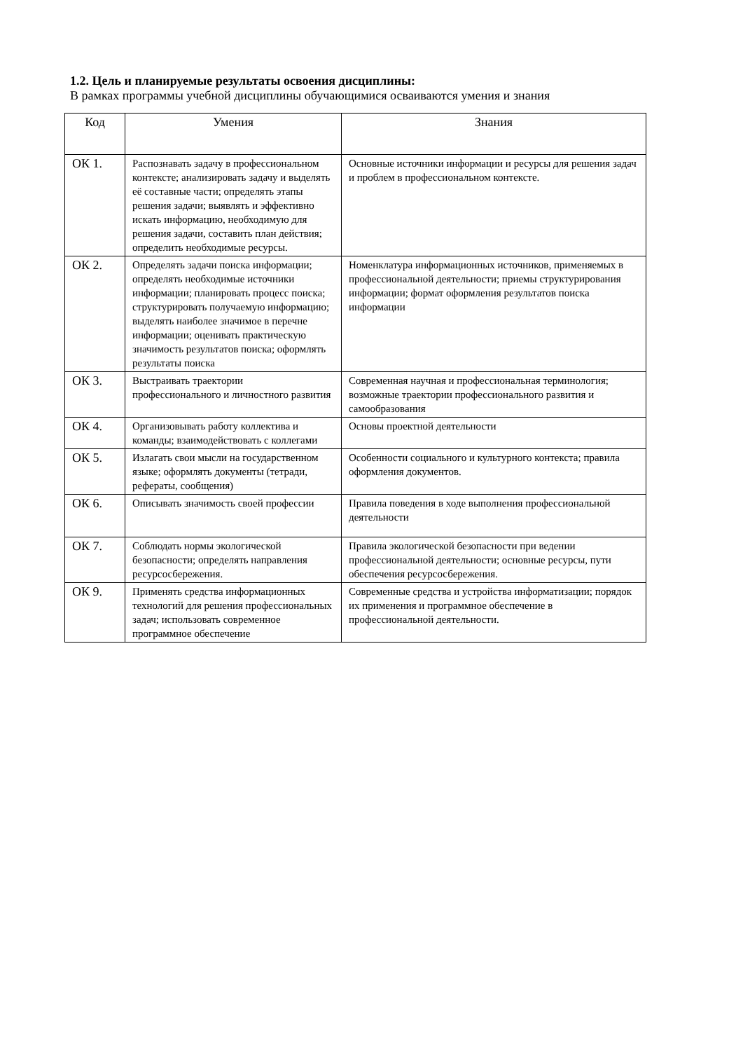1.2. Цель и планируемые результаты освоения дисциплины:
В рамках программы учебной дисциплины обучающимися осваиваются умения и знания
| Код | Умения | Знания |
| --- | --- | --- |
| ОК 1. | Распознавать задачу в профессиональном контексте; анализировать задачу и выделять её составные части; определять этапы решения задачи; выявлять и эффективно искать информацию, необходимую для решения задачи, составить план действия; определить необходимые ресурсы. | Основные источники информации и ресурсы для решения задач и проблем в профессиональном контексте. |
| ОК 2. | Определять задачи поиска информации; определять необходимые источники информации; планировать процесс поиска; структурировать получаемую информацию; выделять наиболее значимое в перечне информации; оценивать практическую значимость результатов поиска; оформлять результаты поиска | Номенклатура информационных источников, применяемых в профессиональной деятельности; приемы структурирования информации; формат оформления результатов поиска информации |
| ОК 3. | Выстраивать траектории профессионального и личностного развития | Современная научная и профессиональная терминология; возможные траектории профессионального развития и самообразования |
| ОК 4. | Организовывать работу коллектива и команды; взаимодействовать с коллегами | Основы проектной деятельности |
| ОК 5. | Излагать свои мысли на государственном языке; оформлять документы (тетради, рефераты, сообщения) | Особенности социального и культурного контекста; правила оформления документов. |
| ОК 6. | Описывать значимость своей профессии | Правила поведения в ходе выполнения профессиональной деятельности |
| ОК 7. | Соблюдать нормы экологической безопасности; определять направления ресурсосбережения. | Правила экологической безопасности при ведении профессиональной деятельности; основные ресурсы, пути обеспечения ресурсосбережения. |
| ОК 9. | Применять средства информационных технологий для решения профессиональных задач; использовать современное программное обеспечение | Современные средства и устройства информатизации; порядок их применения и программное обеспечение в профессиональной деятельности. |